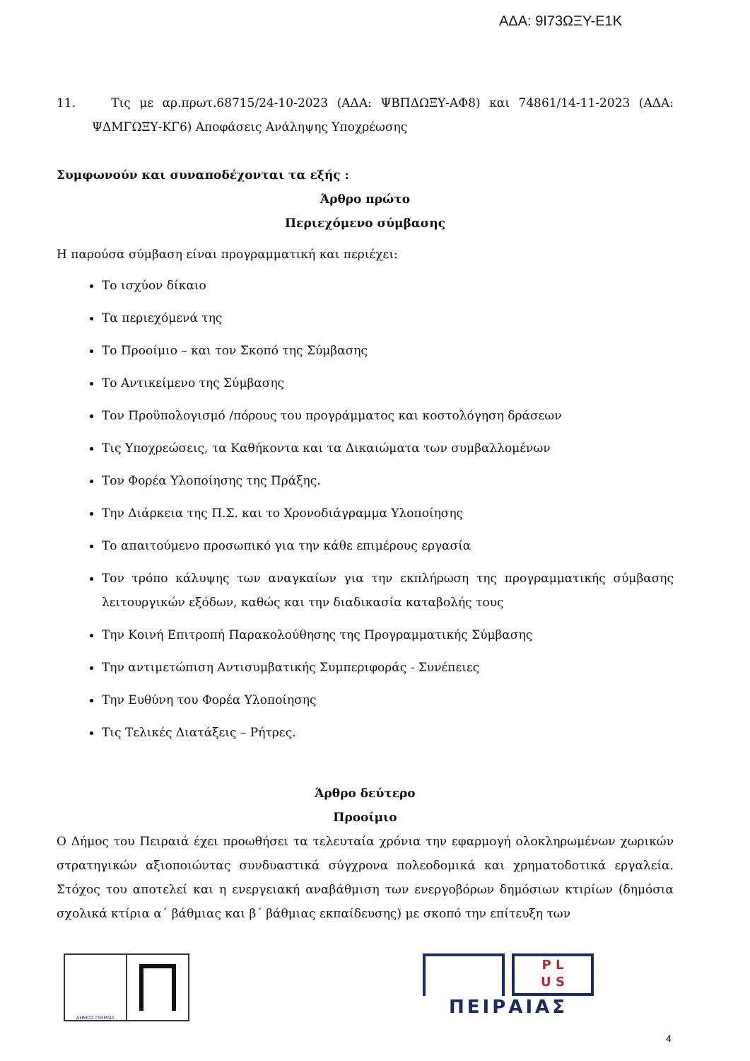ΑΔΑ: 9Ι73ΩΞΥ-Ε1Κ
11. Τις με αρ.πρωτ.68715/24-10-2023 (ΑΔΑ: ΨΒΠΔΩΞΥ-ΑΦ8) και 74861/14-11-2023 (ΑΔΑ: ΨΔΜΓΩΞΥ-ΚΓ6) Αποφάσεις Ανάληψης Υποχρέωσης
Συμφωνούν και συναποδέχονται τα εξής :
Άρθρο πρώτο
Περιεχόμενο σύμβασης
Η παρούσα σύμβαση είναι προγραμματική και περιέχει:
Το ισχύον δίκαιο
Τα περιεχόμενά της
Το Προοίμιο – και τον Σκοπό της Σύμβασης
Το Αντικείμενο της Σύμβασης
Τον Προϋπολογισμό /πόρους του προγράμματος και κοστολόγηση δράσεων
Τις Υποχρεώσεις, τα Καθήκοντα και τα Δικαιώματα των συμβαλλομένων
Τον Φορέα Υλοποίησης της Πράξης.
Την Διάρκεια της Π.Σ. και το Χρονοδιάγραμμα Υλοποίησης
Το απαιτούμενο προσωπικό για την κάθε επιμέρους εργασία
Τον τρόπο κάλυψης των αναγκαίων για την εκπλήρωση της προγραμματικής σύμβασης λειτουργικών εξόδων, καθώς και την διαδικασία καταβολής τους
Την Κοινή Επιτροπή Παρακολούθησης της Προγραμματικής Σύμβασης
Την αντιμετώπιση Αντισυμβατικής Συμπεριφοράς - Συνέπειες
Την Ευθύνη του Φορέα Υλοποίησης
Τις Τελικές Διατάξεις – Ρήτρες.
Άρθρο δεύτερο
Προοίμιο
Ο Δήμος του Πειραιά έχει προωθήσει τα τελευταία χρόνια την εφαρμογή ολοκληρωμένων χωρικών στρατηγικών αξιοποιώντας συνδυαστικά σύγχρονα πολεοδομικά και χρηματοδοτικά εργαλεία. Στόχος του αποτελεί και η ενεργειακή αναβάθμιση των ενεργοβόρων δημόσιων κτιρίων (δημόσια σχολικά κτίρια α΄ βάθμιας και β΄ βάθμιας εκπαίδευσης) με σκοπό την επίτευξη των
ΔΗΜΟΣ ΠΕΙΡΑΙΑ
P L
U S
ΠΕΙΡΑΙΑΣ
4